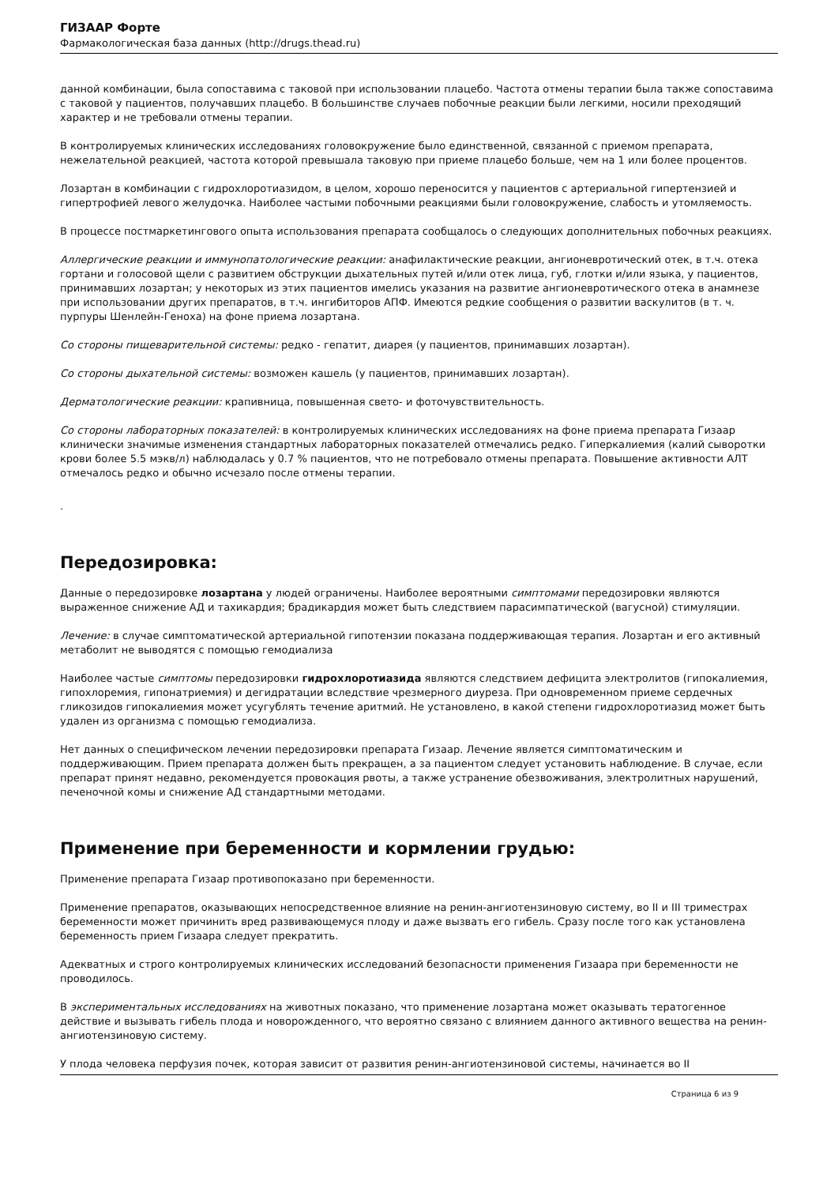ГИЗААР Форте
Фармакологическая база данных (http://drugs.thead.ru)
данной комбинации, была сопоставима с таковой при использовании плацебо. Частота отмены терапии была также сопоставима с таковой у пациентов, получавших плацебо. В большинстве случаев побочные реакции были легкими, носили преходящий характер и не требовали отмены терапии.
В контролируемых клинических исследованиях головокружение было единственной, связанной с приемом препарата, нежелательной реакцией, частота которой превышала таковую при приеме плацебо больше, чем на 1 или более процентов.
Лозартан в комбинации с гидрохлоротиазидом, в целом, хорошо переносится у пациентов с артериальной гипертензией и гипертрофией левого желудочка. Наиболее частыми побочными реакциями были головокружение, слабость и утомляемость.
В процессе постмаркетингового опыта использования препарата сообщалось о следующих дополнительных побочных реакциях.
Аллергические реакции и иммунопатологические реакции: анафилактические реакции, ангионевротический отек, в т.ч. отека гортани и голосовой щели с развитием обструкции дыхательных путей и/или отек лица, губ, глотки и/или языка, у пациентов, принимавших лозартан; у некоторых из этих пациентов имелись указания на развитие ангионевротического отека в анамнезе при использовании других препаратов, в т.ч. ингибиторов АПФ. Имеются редкие сообщения о развитии васкулитов (в т. ч. пурпуры Шенлейн-Геноха) на фоне приема лозартана.
Со стороны пищеварительной системы: редко - гепатит, диарея (у пациентов, принимавших лозартан).
Со стороны дыхательной системы: возможен кашель (у пациентов, принимавших лозартан).
Дерматологические реакции: крапивница, повышенная свето- и фоточувствительность.
Со стороны лабораторных показателей: в контролируемых клинических исследованиях на фоне приема препарата Гизаар клинически значимые изменения стандартных лабораторных показателей отмечались редко. Гиперкалиемия (калий сыворотки крови более 5.5 мэкв/л) наблюдалась у 0.7 % пациентов, что не потребовало отмены препарата. Повышение активности АЛТ отмечалось редко и обычно исчезало после отмены терапии.
.
Передозировка:
Данные о передозировке лозартана у людей ограничены. Наиболее вероятными симптомами передозировки являются выраженное снижение АД и тахикардия; брадикардия может быть следствием парасимпатической (вагусной) стимуляции.
Лечение: в случае симптоматической артериальной гипотензии показана поддерживающая терапия. Лозартан и его активный метаболит не выводятся с помощью гемодиализа
Наиболее частые симптомы передозировки гидрохлоротиазида являются следствием дефицита электролитов (гипокалиемия, гипохлоремия, гипонатриемия) и дегидратации вследствие чрезмерного диуреза. При одновременном приеме сердечных гликозидов гипокалиемия может усугублять течение аритмий. Не установлено, в какой степени гидрохлоротиазид может быть удален из организма с помощью гемодиализа.
Нет данных о специфическом лечении передозировки препарата Гизаар. Лечение является симптоматическим и поддерживающим. Прием препарата должен быть прекращен, а за пациентом следует установить наблюдение. В случае, если препарат принят недавно, рекомендуется провокация рвоты, а также устранение обезвоживания, электролитных нарушений, печеночной комы и снижение АД стандартными методами.
Применение при беременности и кормлении грудью:
Применение препарата Гизаар противопоказано при беременности.
Применение препаратов, оказывающих непосредственное влияние на ренин-ангиотензиновую систему, во II и III триместрах беременности может причинить вред развивающемуся плоду и даже вызвать его гибель. Сразу после того как установлена беременность прием Гизаара следует прекратить.
Адекватных и строго контролируемых клинических исследований безопасности применения Гизаара при беременности не проводилось.
В экспериментальных исследованиях на животных показано, что применение лозартана может оказывать тератогенное действие и вызывать гибель плода и новорожденного, что вероятно связано с влиянием данного активного вещества на ренин-ангиотензиновую систему.
У плода человека перфузия почек, которая зависит от развития ренин-ангиотензиновой системы, начинается во II
Страница 6 из 9